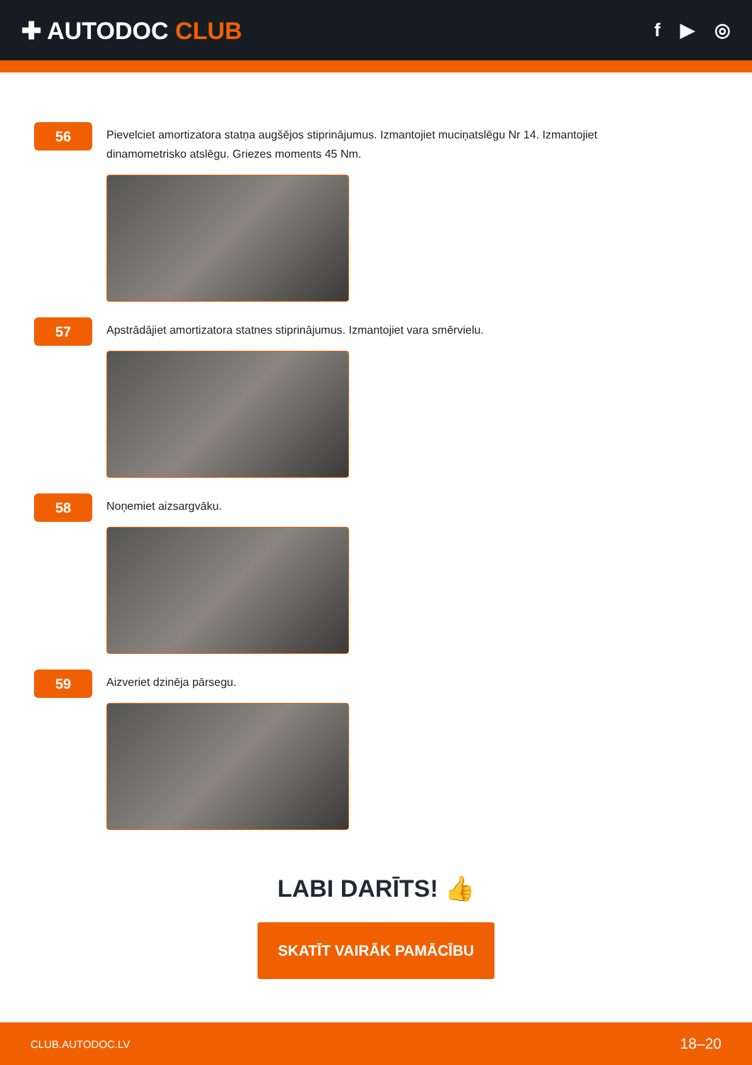✚ AUTODOC CLUB
f ▶ ◎
56
Pievelciet amortizatora statņa augšējos stiprinājumus. Izmantojiet muciņatslēgu Nr 14. Izmantojiet dinamometrisko atslēgu. Griezes moments 45 Nm.
57
Apstrādājiet amortizatora statnes stiprinājumus. Izmantojiet vara smērvielu.
58
Noņemiet aizsargvāku.
59
Aizveriet dzinēja pārsegu.
LABI DARĪTS! 👍
SKATĪT VAIRĀK PAMĀCĪBU
CLUB.AUTODOC.LV 18–20